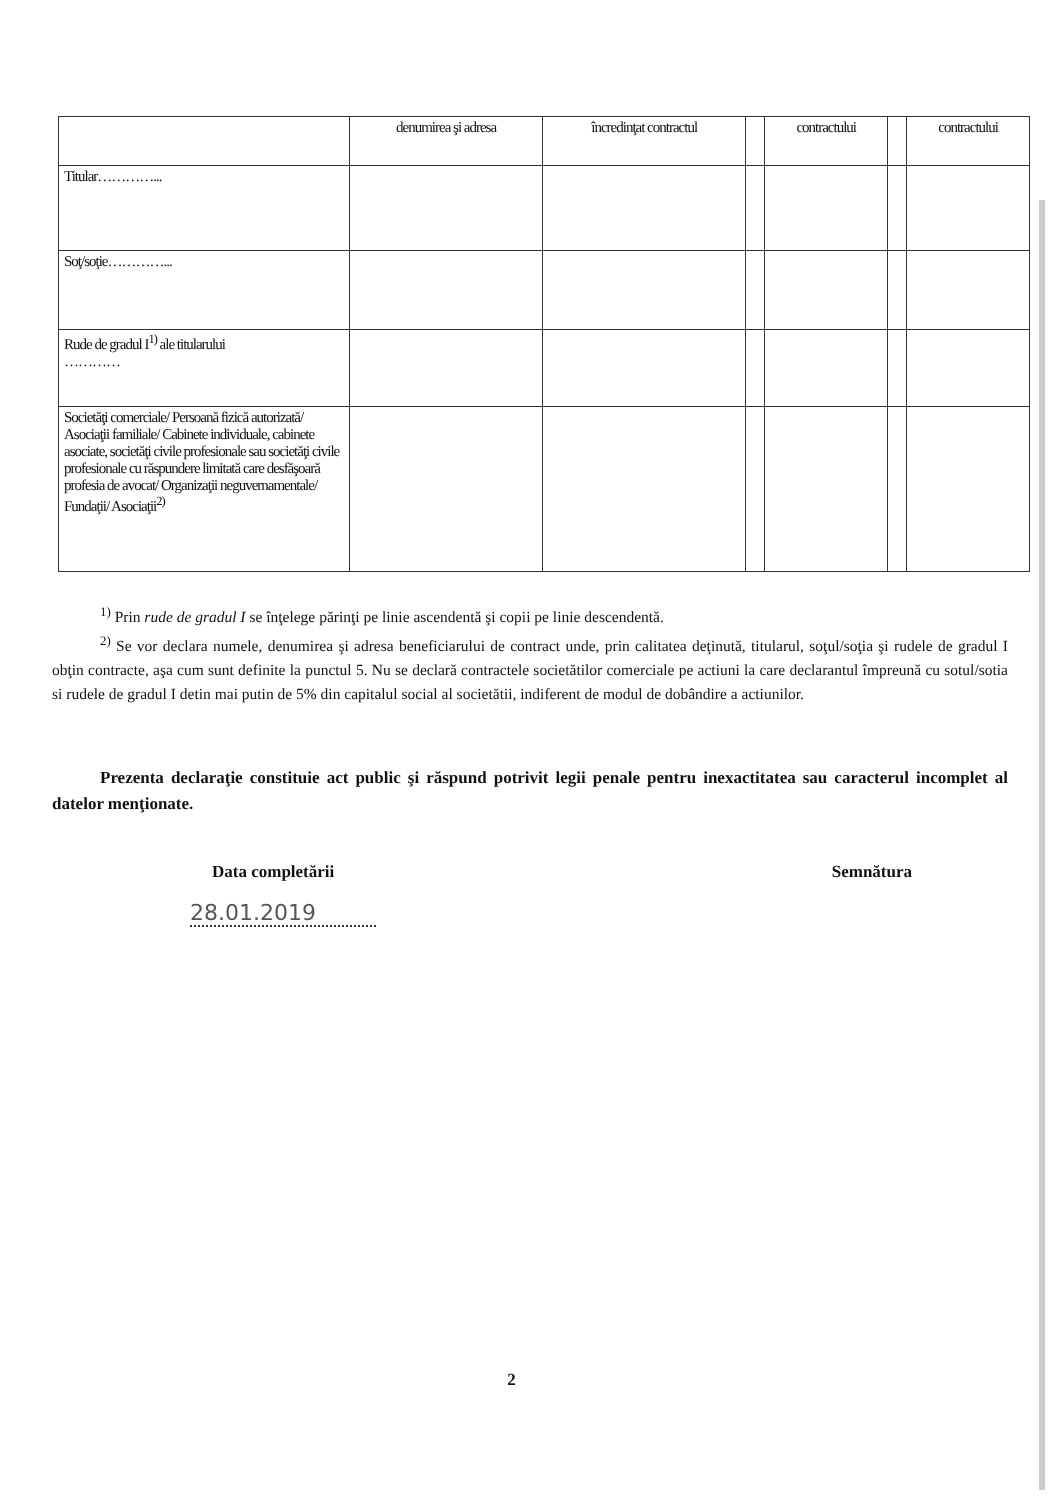| | denumirea şi adresa | încredinţat contractul | | contractului | | contractului |
| Titular…………... | | | | | | |
| Soţ/soţie…………... | | | | | | |
| Rude de gradul I<sup>1)</sup> ale titularului ………… | | | | | | |
| Societăţi comerciale/ Persoană fizică autorizată/ Asociaţii familiale/ Cabinete individuale, cabinete asociate, societăţi civile profesionale sau societăţi civile profesionale cu răspundere limitată care desfăşoară profesia de avocat/ Organizaţii neguvernamentale/ Fundaţii/ Asociaţii<sup>2)</sup> | | | | | | |
<sup>1)</sup> Prin rude de gradul I se înţelege părinţi pe linie ascendentă şi copii pe linie descendentă.
<sup>2)</sup> Se vor declara numele, denumirea şi adresa beneficiarului de contract unde, prin calitatea deţinută, titularul, soţul/soţia şi rudele de gradul I obţin contracte, aşa cum sunt definite la punctul 5. Nu se declară contractele societătilor comerciale pe actiuni la care declarantul împreună cu sotul/sotia si rudele de gradul I detin mai putin de 5% din capitalul social al societătii, indiferent de modul de dobândire a actiunilor.
Prezenta declaraţie constituie act public şi răspund potrivit legii penale pentru inexactitatea sau caracterul incomplet al datelor menţionate.
Data completării Semnătura
28.01.2019
2